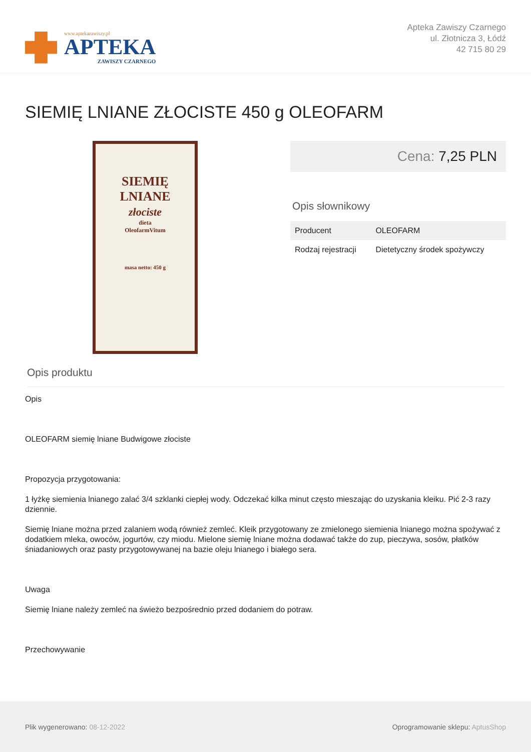www.aptekazawiszy.pl
APTEKA
ZAWISZY CZARNEGO
Apteka Zawiszy Czarnego
ul. Złotnicza 3, Łódź
42 715 80 29
SIEMIĘ LNIANE ZŁOCISTE 450 g OLEOFARM
SIEMIĘ
LNIANE
złociste
dieta
OleofarmVitum
masa netto: 450 g
Cena: 7,25 PLN
Opis słownikowy
| Producent | OLEOFARM |
| Rodzaj rejestracji | Dietetyczny środek spożywczy |
Opis produktu
Opis
OLEOFARM siemię lniane Budwigowe złociste
Propozycja przygotowania:
1 łyżkę siemienia lnianego zalać 3/4 szklanki ciepłej wody. Odczekać kilka minut często mieszając do uzyskania kleiku. Pić 2-3 razy dziennie.
Siemię lniane można przed zalaniem wodą również zemleć. Kleik przygotowany ze zmielonego siemienia lnianego można spożywać z dodatkiem mleka, owoców, jogurtów, czy miodu. Mielone siemię lniane można dodawać także do zup, pieczywa, sosów, płatków śniadaniowych oraz pasty przygotowywanej na bazie oleju lnianego i białego sera.
Uwaga
Siemię lniane należy zemleć na świeżo bezpośrednio przed dodaniem do potraw.
Przechowywanie
Plik wygenerowano: 08-12-2022
Oprogramowanie sklepu: AptusShop